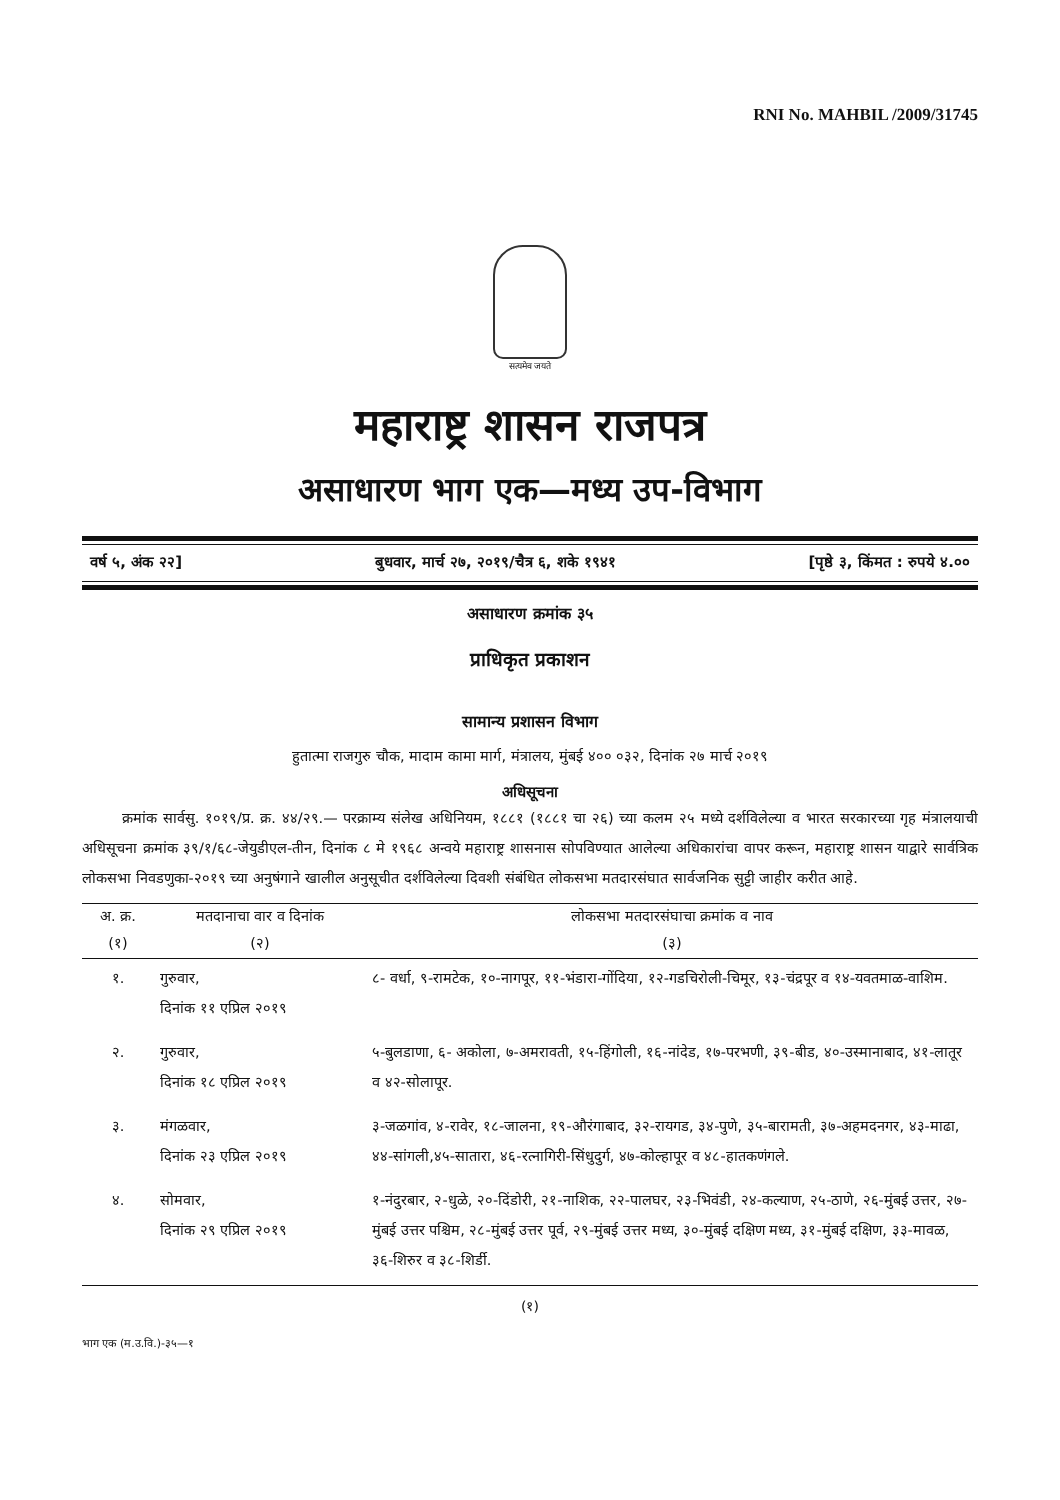RNI No. MAHBIL /2009/31745
सत्यमेव जयते
महाराष्ट्र शासन राजपत्र
असाधारण भाग एक—मध्य उप-विभाग
वर्ष ५, अंक २२] बुधवार, मार्च २७, २०१९/चैत्र ६, शके १९४१ [पृष्ठे ३, किंमत : रुपये ४.००
असाधारण क्रमांक ३५
प्राधिकृत प्रकाशन
सामान्य प्रशासन विभाग
हुतात्मा राजगुरु चौक, मादाम कामा मार्ग, मंत्रालय, मुंबई ४०० ०३२, दिनांक २७ मार्च २०१९
अधिसूचना
क्रमांक सार्वसु. १०१९/प्र. क्र. ४४/२९.— परक्राम्य संलेख अधिनियम, १८८१ (१८८१ चा २६) च्या कलम २५ मध्ये दर्शविलेल्या व भारत सरकारच्या गृह मंत्रालयाची अधिसूचना क्रमांक ३९/१/६८-जेयुडीएल-तीन, दिनांक ८ मे १९६८ अन्वये महाराष्ट्र शासनास सोपविण्यात आलेल्या अधिकारांचा वापर करून, महाराष्ट्र शासन याद्वारे सार्वत्रिक लोकसभा निवडणुका-२०१९ च्या अनुषंगाने खालील अनुसूचीत दर्शविलेल्या दिवशी संबंधित लोकसभा मतदारसंघात सार्वजनिक सुट्टी जाहीर करीत आहे.
| अ. क्र. | मतदानाचा वार व दिनांक | लोकसभा मतदारसंघाचा क्रमांक व नाव |
| --- | --- | --- |
| (१) | (२) | (३) |
| १. | गुरुवार, दिनांक ११ एप्रिल २०१९ | ८- वर्धा, ९-रामटेक, १०-नागपूर, ११-भंडारा-गोंदिया, १२-गडचिरोली-चिमूर, १३-चंद्रपूर व १४-यवतमाळ-वाशिम. |
| २. | गुरुवार, दिनांक १८ एप्रिल २०१९ | ५-बुलडाणा, ६- अकोला, ७-अमरावती, १५-हिंगोली, १६-नांदेड, १७-परभणी, ३९-बीड, ४०-उस्मानाबाद, ४१-लातूर व ४२-सोलापूर. |
| ३. | मंगळवार, दिनांक २३ एप्रिल २०१९ | ३-जळगांव, ४-रावेर, १८-जालना, १९-औरंगाबाद, ३२-रायगड, ३४-पुणे, ३५-बारामती, ३७-अहमदनगर, ४३-माढा, ४४-सांगली,४५-सातारा, ४६-रत्नागिरी-सिंधुदुर्ग, ४७-कोल्हापूर व ४८-हातकणंगले. |
| ४. | सोमवार, दिनांक २९ एप्रिल २०१९ | १-नंदुरबार, २-धुळे, २०-दिंडोरी, २१-नाशिक, २२-पालघर, २३-भिवंडी, २४-कल्याण, २५-ठाणे, २६-मुंबई उत्तर, २७-मुंबई उत्तर पश्चिम, २८-मुंबई उत्तर पूर्व, २९-मुंबई उत्तर मध्य, ३०-मुंबई दक्षिण मध्य, ३१-मुंबई दक्षिण, ३३-मावळ, ३६-शिरुर व ३८-शिर्डी. |
(१)
भाग एक (म.उ.वि.)-३५—१